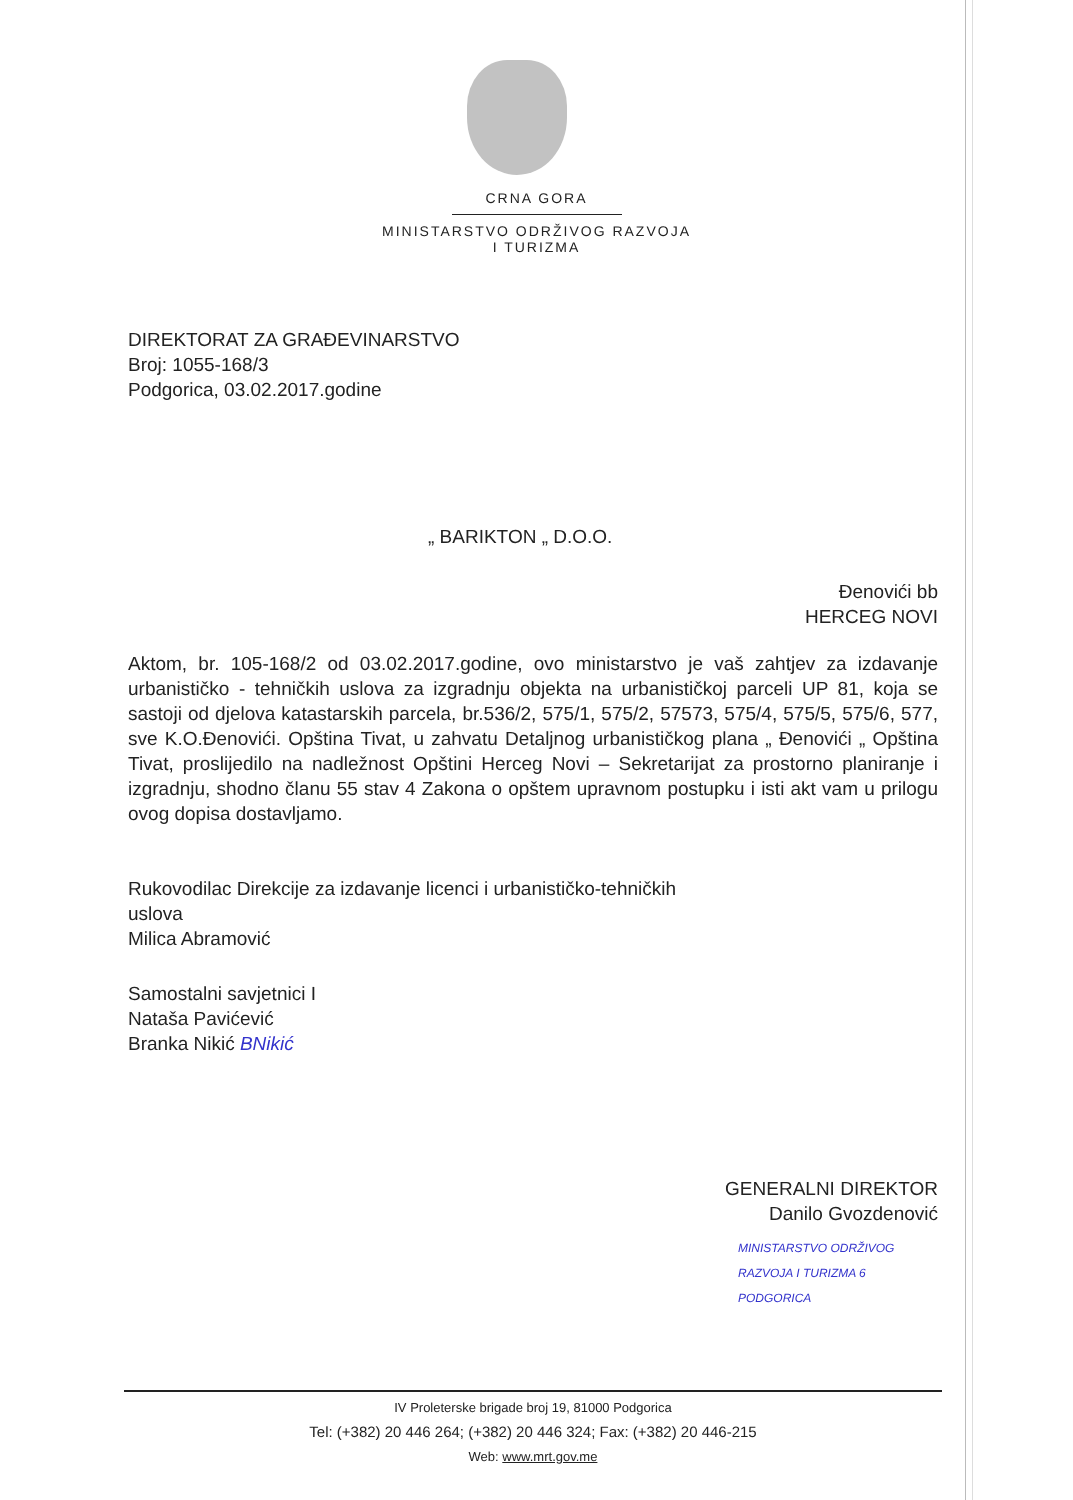CRNA GORA
MINISTARSTVO ODRŽIVOG RAZVOJA
I TURIZMA
DIREKTORAT ZA GRAĐEVINARSTVO
Broj: 1055-168/3
Podgorica, 03.02.2017.godine
„ BARIKTON „ D.O.O.
Đenovići bb
HERCEG NOVI
Aktom, br. 105-168/2 od 03.02.2017.godine, ovo ministarstvo je vaš zahtjev za izdavanje urbanističko - tehničkih uslova za izgradnju objekta na urbanističkoj parceli UP 81, koja se sastoji od djelova katastarskih parcela, br.536/2, 575/1, 575/2, 57573, 575/4, 575/5, 575/6, 577, sve K.O.Đenovići. Opština Tivat, u zahvatu Detaljnog urbanističkog plana „ Đenovići „ Opština Tivat, proslijedilo na nadležnost Opštini Herceg Novi – Sekretarijat za prostorno planiranje i izgradnju, shodno članu 55 stav 4 Zakona o opštem upravnom postupku i isti akt vam u prilogu ovog dopisa dostavljamo.
Rukovodilac Direkcije za izdavanje licenci i urbanističko-tehničkih
uslova
Milica Abramović
Samostalni savjetnici I
Nataša Pavićević
Branka Nikić BNikić
GENERALNI DIREKTOR
Danilo Gvozdenović
MINISTARSTVO ODRŽIVOG RAZVOJA I TURIZMA 6 PODGORICA
IV Proleterske brigade broj 19, 81000 Podgorica
Tel: (+382) 20 446 264; (+382) 20 446 324; Fax: (+382) 20 446-215
Web: www.mrt.gov.me